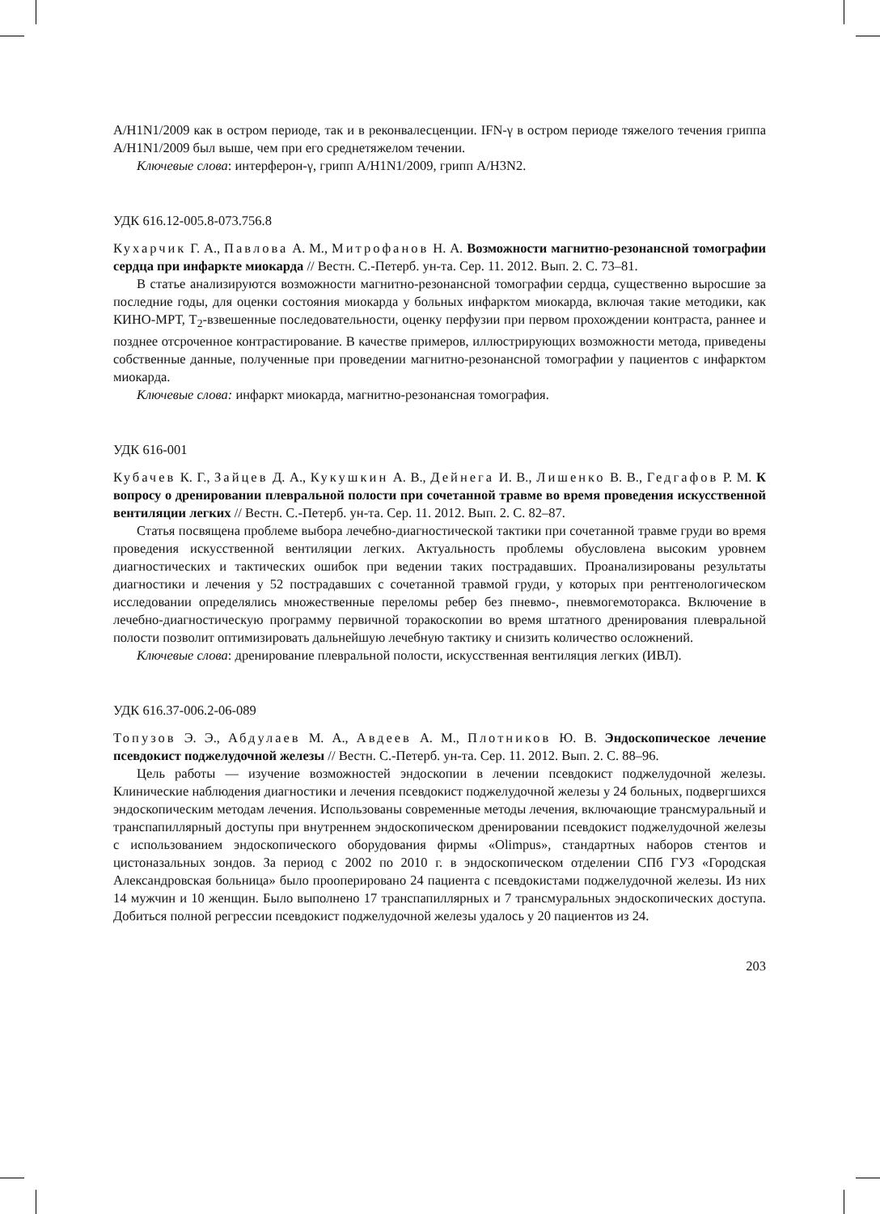A/H1N1/2009 как в остром периоде, так и в реконвалесценции. IFN-γ в остром периоде тяжелого течения гриппа A/H1N1/2009 был выше, чем при его среднетяжелом течении.
Ключевые слова: интерферон-γ, грипп A/H1N1/2009, грипп A/H3N2.
УДК 616.12-005.8-073.756.8
Кухарчик Г. А., Павлова А. М., Митрофанов Н. А. Возможности магнитно-резонансной томографии сердца при инфаркте миокарда // Вестн. С.-Петерб. ун-та. Сер. 11. 2012. Вып. 2. С. 73–81.
В статье анализируются возможности магнитно-резонансной томографии сердца, существенно выросшие за последние годы, для оценки состояния миокарда у больных инфарктом миокарда, включая такие методики, как КИНО-МРТ, T<sub>2</sub>-взвешенные последовательности, оценку перфузии при первом прохождении контраста, раннее и позднее отсроченное контрастирование. В качестве примеров, иллюстрирующих возможности метода, приведены собственные данные, полученные при проведении магнитно-резонансной томографии у пациентов с инфарктом миокарда.
Ключевые слова: инфаркт миокарда, магнитно-резонансная томография.
УДК 616-001
Кубачев К. Г., Зайцев Д. А., Кукушкин А. В., Дейнега И. В., Лишенко В. В., Гедгафов Р. М. К вопросу о дренировании плевральной полости при сочетанной травме во время проведения искусственной вентиляции легких // Вестн. С.-Петерб. ун-та. Сер. 11. 2012. Вып. 2. С. 82–87.
Статья посвящена проблеме выбора лечебно-диагностической тактики при сочетанной травме груди во время проведения искусственной вентиляции легких. Актуальность проблемы обусловлена высоким уровнем диагностических и тактических ошибок при ведении таких пострадавших. Проанализированы результаты диагностики и лечения у 52 пострадавших с сочетанной травмой груди, у которых при рентгенологическом исследовании определялись множественные переломы ребер без пневмо-, пневмогемоторакса. Включение в лечебно-диагностическую программу первичной торакоскопии во время штатного дренирования плевральной полости позволит оптимизировать дальнейшую лечебную тактику и снизить количество осложнений.
Ключевые слова: дренирование плевральной полости, искусственная вентиляция легких (ИВЛ).
УДК 616.37-006.2-06-089
Топузов Э. Э., Абдулаев М. А., Авдеев А. М., Плотников Ю. В. Эндоскопическое лечение псевдокист поджелудочной железы // Вестн. С.-Петерб. ун-та. Сер. 11. 2012. Вып. 2. С. 88–96.
Цель работы — изучение возможностей эндоскопии в лечении псевдокист поджелудочной железы. Клинические наблюдения диагностики и лечения псевдокист поджелудочной железы у 24 больных, подвергшихся эндоскопическим методам лечения. Использованы современные методы лечения, включающие трансмуральный и транспапиллярный доступы при внутреннем эндоскопическом дренировании псевдокист поджелудочной железы с использованием эндоскопического оборудования фирмы «Olimpus», стандартных наборов стентов и цистоназальных зондов. За период с 2002 по 2010 г. в эндоскопическом отделении СПб ГУЗ «Городская Александровская больница» было прооперировано 24 пациента с псевдокистами поджелудочной железы. Из них 14 мужчин и 10 женщин. Было выполнено 17 транспапиллярных и 7 трансмуральных эндоскопических доступа. Добиться полной регрессии псевдокист поджелудочной железы удалось у 20 пациентов из 24.
203